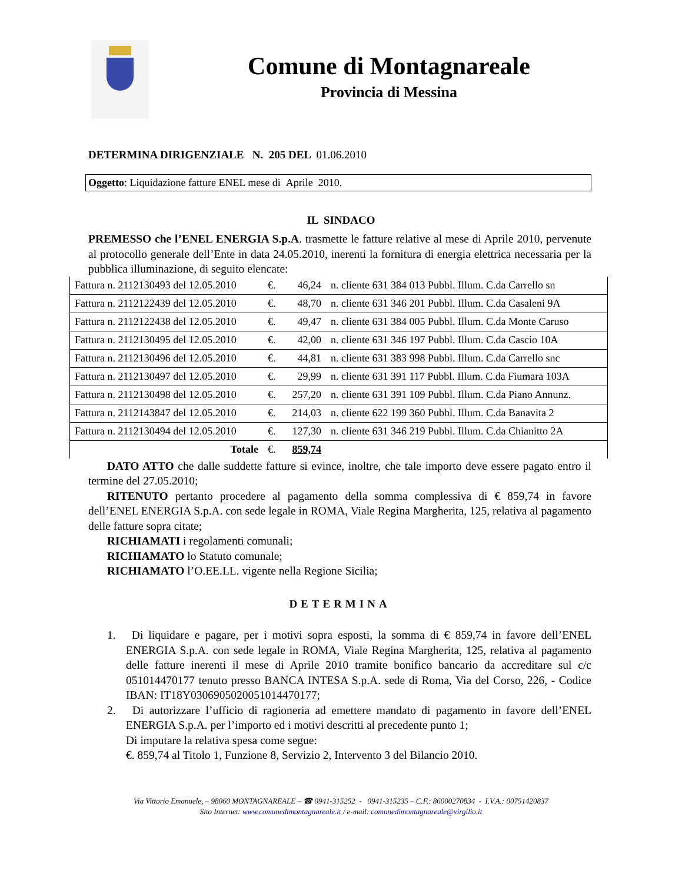Comune di Montagnareale
Provincia di Messina
DETERMINA DIRIGENZIALE N. 205 DEL 01.06.2010
Oggetto: Liquidazione fatture ENEL mese di Aprile 2010.
IL SINDACO
PREMESSO che l’ENEL ENERGIA S.p.A. trasmette le fatture relative al mese di Aprile 2010, pervenute al protocollo generale dell’Ente in data 24.05.2010, inerenti la fornitura di energia elettrica necessaria per la pubblica illuminazione, di seguito elencate:
| Fattura n. 2112130493 del 12.05.2010 | €. | 46,24 | n. cliente 631 384 013 Pubbl. Illum. C.da Carrello sn |
| Fattura n. 2112122439 del 12.05.2010 | €. | 48,70 | n. cliente 631 346 201 Pubbl. Illum. C.da Casaleni 9A |
| Fattura n. 2112122438 del 12.05.2010 | €. | 49,47 | n. cliente 631 384 005 Pubbl. Illum. C.da Monte Caruso |
| Fattura n. 2112130495 del 12.05.2010 | €. | 42,00 | n. cliente 631 346 197 Pubbl. Illum. C.da Cascio 10A |
| Fattura n. 2112130496 del 12.05.2010 | €. | 44,81 | n. cliente 631 383 998 Pubbl. Illum. C.da Carrello snc |
| Fattura n. 2112130497 del 12.05.2010 | €. | 29,99 | n. cliente 631 391 117 Pubbl. Illum. C.da Fiumara 103A |
| Fattura n. 2112130498 del 12.05.2010 | €. | 257,20 | n. cliente 631 391 109 Pubbl. Illum. C.da Piano Annunz. |
| Fattura n. 2112143847 del 12.05.2010 | €. | 214,03 | n. cliente 622 199 360 Pubbl. Illum. C.da Banavita 2 |
| Fattura n. 2112130494 del 12.05.2010 | €. | 127,30 | n. cliente 631 346 219 Pubbl. Illum. C.da Chianitto 2A |
| Totale | €. | 859,74 | |
DATO ATTO che dalle suddette fatture si evince, inoltre, che tale importo deve essere pagato entro il termine del 27.05.2010;
RITENUTO pertanto procedere al pagamento della somma complessiva di € 859,74 in favore dell’ENEL ENERGIA S.p.A. con sede legale in ROMA, Viale Regina Margherita, 125, relativa al pagamento delle fatture sopra citate;
RICHIAMATI i regolamenti comunali;
RICHIAMATO lo Statuto comunale;
RICHIAMATO l’O.EE.LL. vigente nella Regione Sicilia;
DETERMINA
1. Di liquidare e pagare, per i motivi sopra esposti, la somma di € 859,74 in favore dell’ENEL ENERGIA S.p.A. con sede legale in ROMA, Viale Regina Margherita, 125, relativa al pagamento delle fatture inerenti il mese di Aprile 2010 tramite bonifico bancario da accreditare sul c/c 051014470177 tenuto presso BANCA INTESA S.p.A. sede di Roma, Via del Corso, 226, - Codice IBAN: IT18Y0306905020051014470177;
2. Di autorizzare l’ufficio di ragioneria ad emettere mandato di pagamento in favore dell’ENEL ENERGIA S.p.A. per l’importo ed i motivi descritti al precedente punto 1;
Di imputare la relativa spesa come segue:
€. 859,74 al Titolo 1, Funzione 8, Servizio 2, Intervento 3 del Bilancio 2010.
Via Vittorio Emanuele, – 98060 MONTAGNAREALE – ☎ 0941-315252 - 0941-315235 – C.F.: 86000270834 - I.V.A.: 00751420837
Sito Internet: www.comunedimontagnareale.it / e-mail: comunedimontagnareale@virgilio.it